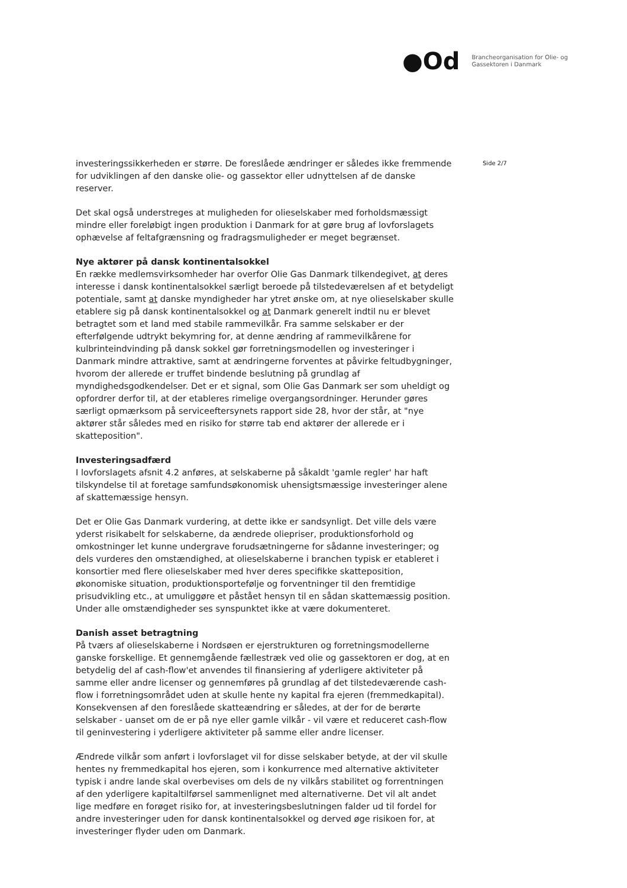●Od
Brancheorganisation for Olie- og
Gassektoren i Danmark
investeringssikkerheden er større. De foreslåede ændringer er således ikke fremmende for udviklingen af den danske olie- og gassektor eller udnyttelsen af de danske reserver.
Det skal også understreges at muligheden for olieselskaber med forholdsmæssigt mindre eller foreløbigt ingen produktion i Danmark for at gøre brug af lovforslagets ophævelse af feltafgrænsning og fradragsmuligheder er meget begrænset.
Nye aktører på dansk kontinentalsokkel
En række medlemsvirksomheder har overfor Olie Gas Danmark tilkendegivet, at deres interesse i dansk kontinentalsokkel særligt beroede på tilstedeværelsen af et betydeligt potentiale, samt at danske myndigheder har ytret ønske om, at nye olieselskaber skulle etablere sig på dansk kontinentalsokkel og at Danmark generelt indtil nu er blevet betragtet som et land med stabile rammevilkår. Fra samme selskaber er der efterfølgende udtrykt bekymring for, at denne ændring af rammevilkårene for kulbrinteindvinding på dansk sokkel gør forretningsmodellen og investeringer i Danmark mindre attraktive, samt at ændringerne forventes at påvirke feltudbygninger, hvorom der allerede er truffet bindende beslutning på grundlag af myndighedsgodkendelser. Det er et signal, som Olie Gas Danmark ser som uheldigt og opfordrer derfor til, at der etableres rimelige overgangsordninger. Herunder gøres særligt opmærksom på serviceeftersynets rapport side 28, hvor der står, at "nye aktører står således med en risiko for større tab end aktører der allerede er i skatteposition".
Investeringsadfærd
I lovforslagets afsnit 4.2 anføres, at selskaberne på såkaldt 'gamle regler' har haft tilskyndelse til at foretage samfundsøkonomisk uhensigtsmæssige investeringer alene af skattemæssige hensyn.
Det er Olie Gas Danmark vurdering, at dette ikke er sandsynligt. Det ville dels være yderst risikabelt for selskaberne, da ændrede oliepriser, produktionsforhold og omkostninger let kunne undergrave forudsætningerne for sådanne investeringer; og dels vurderes den omstændighed, at olieselskaberne i branchen typisk er etableret i konsortier med flere olieselskaber med hver deres specifikke skatteposition, økonomiske situation, produktionsportefølje og forventninger til den fremtidige prisudvikling etc., at umuliggøre et påstået hensyn til en sådan skattemæssig position. Under alle omstændigheder ses synspunktet ikke at være dokumenteret.
Danish asset betragtning
På tværs af olieselskaberne i Nordsøen er ejerstrukturen og forretningsmodellerne ganske forskellige. Et gennemgående fællestræk ved olie og gassektoren er dog, at en betydelig del af cash-flow'et anvendes til finansiering af yderligere aktiviteter på samme eller andre licenser og gennemføres på grundlag af det tilstedeværende cash-flow i forretningsområdet uden at skulle hente ny kapital fra ejeren (fremmedkapital). Konsekvensen af den foreslåede skatteændring er således, at der for de berørte selskaber - uanset om de er på nye eller gamle vilkår - vil være et reduceret cash-flow til geninvestering i yderligere aktiviteter på samme eller andre licenser.
Ændrede vilkår som anført i lovforslaget vil for disse selskaber betyde, at der vil skulle hentes ny fremmedkapital hos ejeren, som i konkurrence med alternative aktiviteter typisk i andre lande skal overbevises om dels de ny vilkårs stabilitet og forrentningen af den yderligere kapitaltilførsel sammenlignet med alternativerne. Det vil alt andet lige medføre en forøget risiko for, at investeringsbeslutningen falder ud til fordel for andre investeringer uden for dansk kontinentalsokkel og derved øge risikoen for, at investeringer flyder uden om Danmark.
Side 2/7